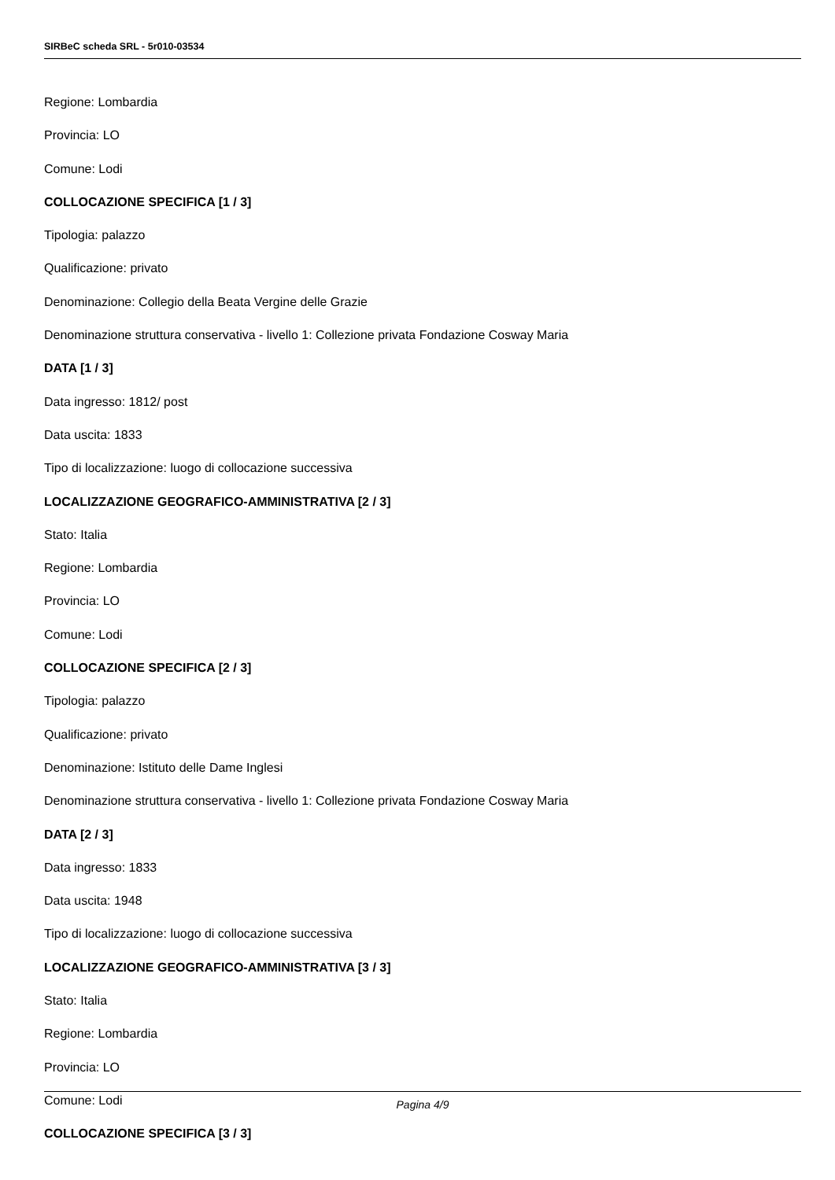SIRBeC scheda SRL - 5r010-03534
Regione: Lombardia
Provincia: LO
Comune: Lodi
COLLOCAZIONE SPECIFICA [1 / 3]
Tipologia: palazzo
Qualificazione: privato
Denominazione: Collegio della Beata Vergine delle Grazie
Denominazione struttura conservativa - livello 1: Collezione privata Fondazione Cosway Maria
DATA [1 / 3]
Data ingresso: 1812/ post
Data uscita: 1833
Tipo di localizzazione: luogo di collocazione successiva
LOCALIZZAZIONE GEOGRAFICO-AMMINISTRATIVA [2 / 3]
Stato: Italia
Regione: Lombardia
Provincia: LO
Comune: Lodi
COLLOCAZIONE SPECIFICA [2 / 3]
Tipologia: palazzo
Qualificazione: privato
Denominazione: Istituto delle Dame Inglesi
Denominazione struttura conservativa - livello 1: Collezione privata Fondazione Cosway Maria
DATA [2 / 3]
Data ingresso: 1833
Data uscita: 1948
Tipo di localizzazione: luogo di collocazione successiva
LOCALIZZAZIONE GEOGRAFICO-AMMINISTRATIVA [3 / 3]
Stato: Italia
Regione: Lombardia
Provincia: LO
Comune: Lodi
COLLOCAZIONE SPECIFICA [3 / 3]
Pagina 4/9